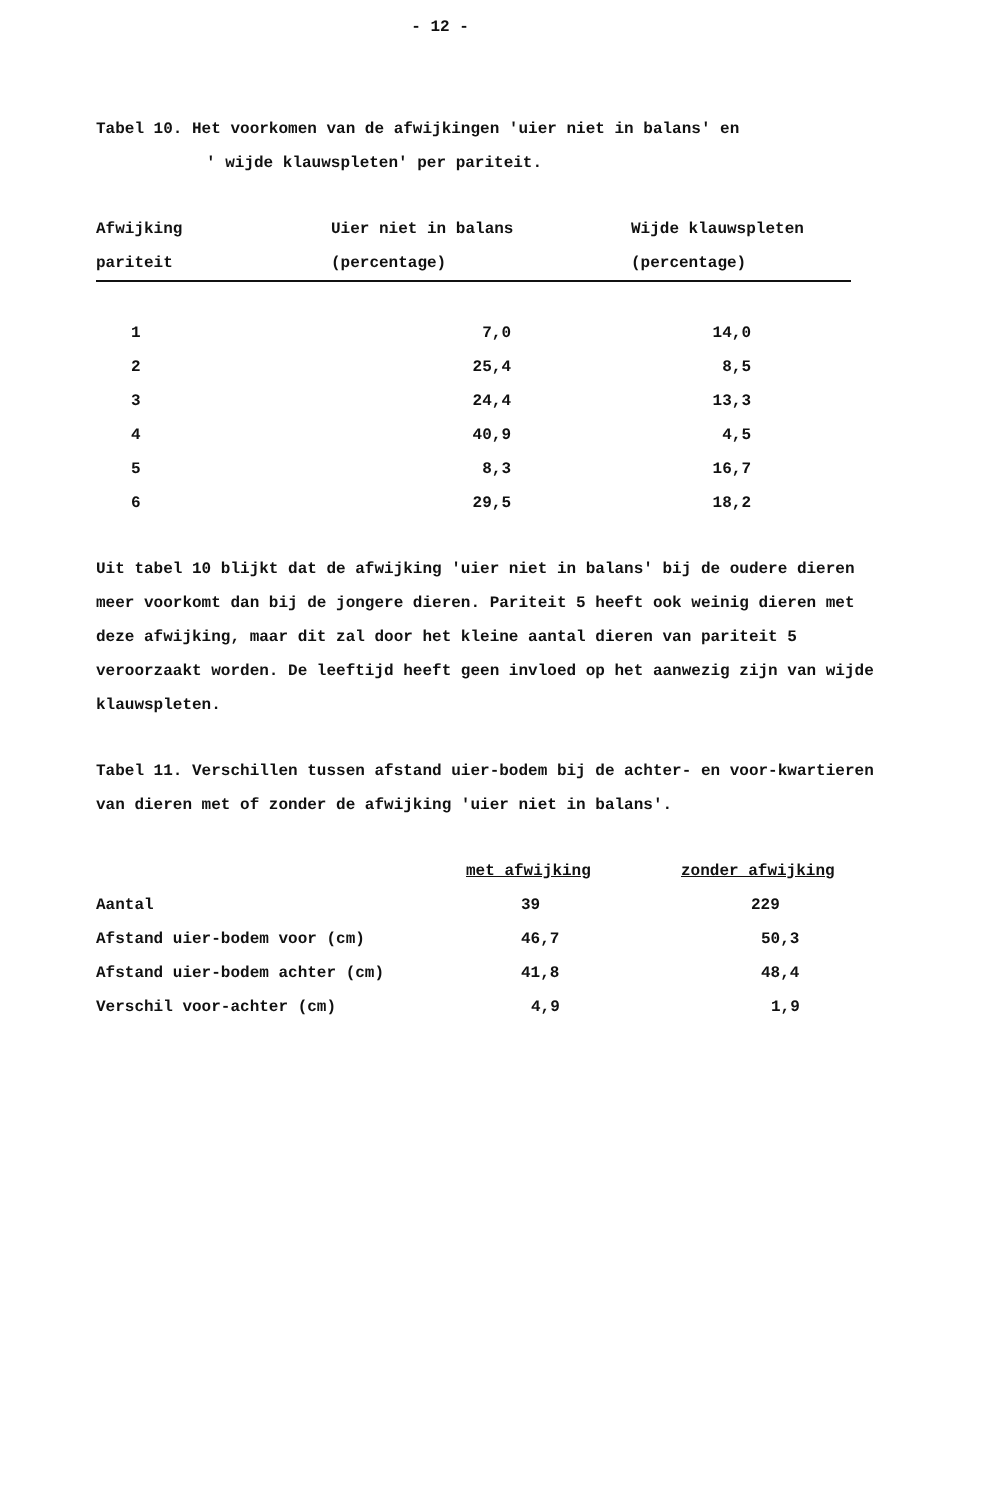- 12 -
Tabel 10. Het voorkomen van de afwijkingen 'uier niet in balans' en
' wijde klauwspleten' per pariteit.
| Afwijking | Uier niet in balans | Wijde klauwspleten |
| --- | --- | --- |
| pariteit | (percentage) | (percentage) |
| 1 | 7,0 | 14,0 |
| 2 | 25,4 | 8,5 |
| 3 | 24,4 | 13,3 |
| 4 | 40,9 | 4,5 |
| 5 | 8,3 | 16,7 |
| 6 | 29,5 | 18,2 |
Uit tabel 10 blijkt dat de afwijking 'uier niet in balans' bij de oudere dieren meer voorkomt dan bij de jongere dieren. Pariteit 5 heeft ook weinig dieren met deze afwijking, maar dit zal door het kleine aantal dieren van pariteit 5 veroorzaakt worden. De leeftijd heeft geen invloed op het aanwezig zijn van wijde klauwspleten.
Tabel 11. Verschillen tussen afstand uier-bodem bij de achter- en voor-kwartieren van dieren met of zonder de afwijking 'uier niet in balans'.
| | met afwijking | zonder afwijking |
| --- | --- | --- |
| Aantal | 39 | 229 |
| Afstand uier-bodem voor (cm) | 46,7 | 50,3 |
| Afstand uier-bodem achter (cm) | 41,8 | 48,4 |
| Verschil voor-achter (cm) | 4,9 | 1,9 |